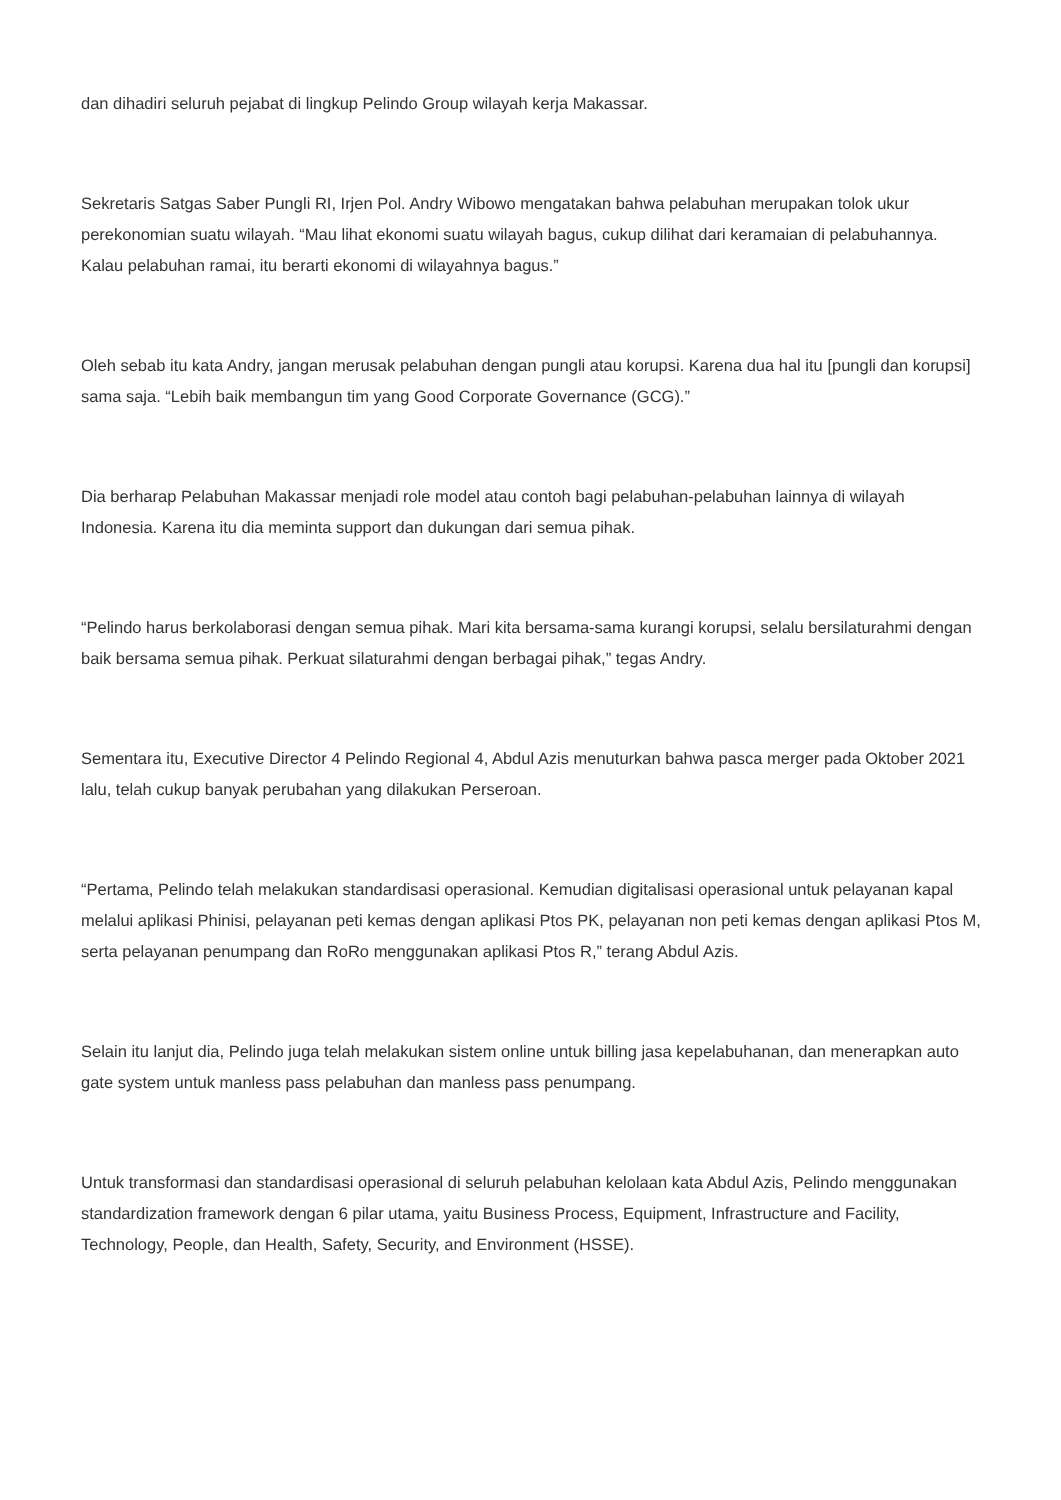dan dihadiri seluruh pejabat di lingkup Pelindo Group wilayah kerja Makassar.
Sekretaris Satgas Saber Pungli RI, Irjen Pol. Andry Wibowo mengatakan bahwa pelabuhan merupakan tolok ukur perekonomian suatu wilayah. “Mau lihat ekonomi suatu wilayah bagus, cukup dilihat dari keramaian di pelabuhannya. Kalau pelabuhan ramai, itu berarti ekonomi di wilayahnya bagus.”
Oleh sebab itu kata Andry, jangan merusak pelabuhan dengan pungli atau korupsi. Karena dua hal itu [pungli dan korupsi] sama saja. “Lebih baik membangun tim yang Good Corporate Governance (GCG).”
Dia berharap Pelabuhan Makassar menjadi role model atau contoh bagi pelabuhan-pelabuhan lainnya di wilayah Indonesia. Karena itu dia meminta support dan dukungan dari semua pihak.
“Pelindo harus berkolaborasi dengan semua pihak. Mari kita bersama-sama kurangi korupsi, selalu bersilaturahmi dengan baik bersama semua pihak. Perkuat silaturahmi dengan berbagai pihak,” tegas Andry.
Sementara itu, Executive Director 4 Pelindo Regional 4, Abdul Azis menuturkan bahwa pasca merger pada Oktober 2021 lalu, telah cukup banyak perubahan yang dilakukan Perseroan.
“Pertama, Pelindo telah melakukan standardisasi operasional. Kemudian digitalisasi operasional untuk pelayanan kapal melalui aplikasi Phinisi, pelayanan peti kemas dengan aplikasi Ptos PK, pelayanan non peti kemas dengan aplikasi Ptos M, serta pelayanan penumpang dan RoRo menggunakan aplikasi Ptos R,” terang Abdul Azis.
Selain itu lanjut dia, Pelindo juga telah melakukan sistem online untuk billing jasa kepelabuhanan, dan menerapkan auto gate system untuk manless pass pelabuhan dan manless pass penumpang.
Untuk transformasi dan standardisasi operasional di seluruh pelabuhan kelolaan kata Abdul Azis, Pelindo menggunakan standardization framework dengan 6 pilar utama, yaitu Business Process, Equipment, Infrastructure and Facility, Technology, People, dan Health, Safety, Security, and Environment (HSSE).